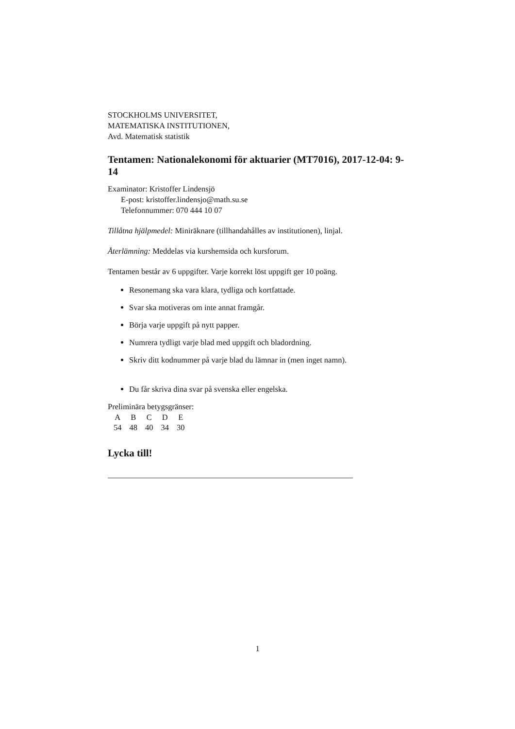STOCKHOLMS UNIVERSITET,
MATEMATISKA INSTITUTIONEN,
Avd. Matematisk statistik
Tentamen: Nationalekonomi för aktuarier (MT7016), 2017-12-04: 9-14
Examinator: Kristoffer Lindensjö
E-post: kristoffer.lindensjo@math.su.se
Telefonnummer: 070 444 10 07
Tillåtna hjälpmedel: Miniräknare (tillhandahålles av institutionen), linjal.
Återlämning: Meddelas via kurshemsida och kursforum.
Tentamen består av 6 uppgifter. Varje korrekt löst uppgift ger 10 poäng.
Resonemang ska vara klara, tydliga och kortfattade.
Svar ska motiveras om inte annat framgår.
Börja varje uppgift på nytt papper.
Numrera tydligt varje blad med uppgift och bladordning.
Skriv ditt kodnummer på varje blad du lämnar in (men inget namn).
Du får skriva dina svar på svenska eller engelska.
Preliminära betygsgränser:
| A | B | C | D | E |
| 54 | 48 | 40 | 34 | 30 |
Lycka till!
1